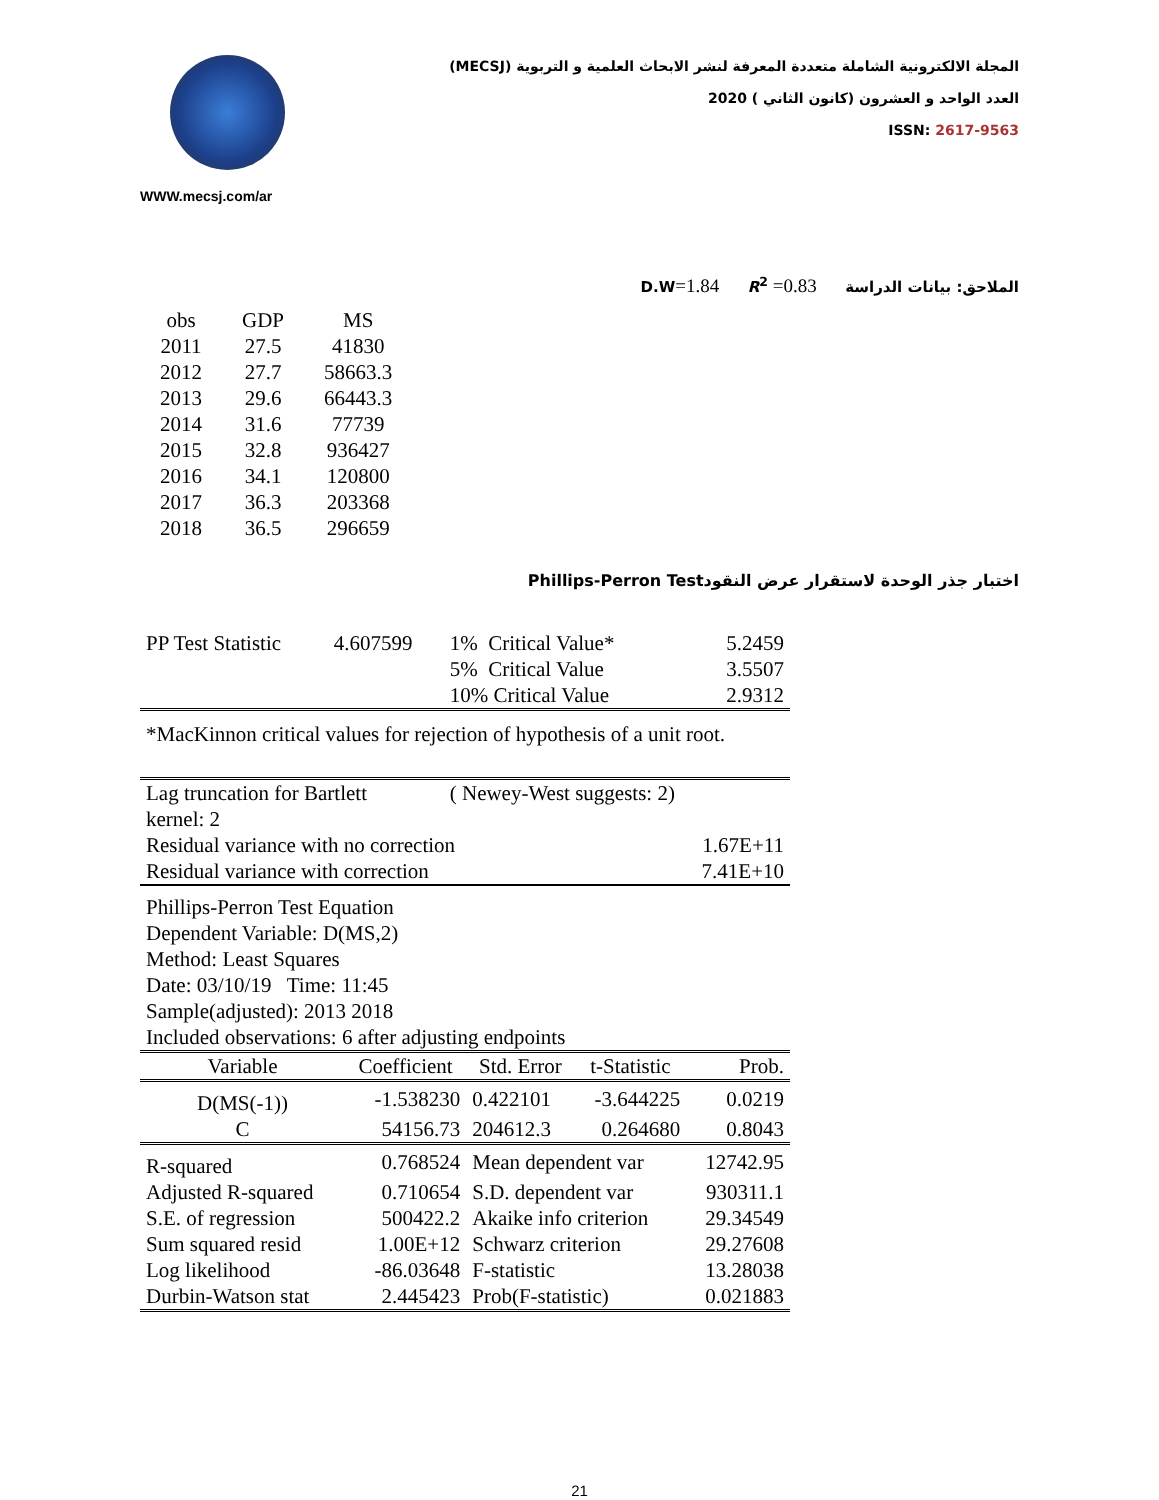WWW.mecsj.com/ar
المجلة الالكترونية الشاملة متعددة المعرفة لنشر الابحاث العلمية و التربوية (MECSJ)
العدد الواحد و العشرون (كانون الثاني ) 2020
ISSN: 2617-9563
الملاحق: بيانات الدراسة D.W=1.84 R<sup>2</sup> =0.83
| obs | GDP | MS |
| --- | --- | --- |
| 2011 | 27.5 | 41830 |
| 2012 | 27.7 | 58663.3 |
| 2013 | 29.6 | 66443.3 |
| 2014 | 31.6 | 77739 |
| 2015 | 32.8 | 936427 |
| 2016 | 34.1 | 120800 |
| 2017 | 36.3 | 203368 |
| 2018 | 36.5 | 296659 |
اختبار جذر الوحدة لاستقرار عرض النقودPhillips-Perron Test
| PP Test Statistic | 4.607599 | 1% Critical Value* | 5.2459 |
| | | 5% Critical Value | 3.5507 |
| | | 10% Critical Value | 2.9312 |
| *MacKinnon critical values for rejection of hypothesis of a unit root. | | | |
| Lag truncation for Bartlett kernel: 2 | | ( Newey-West suggests: 2) | |
| Residual variance with no correction | | | 1.67E+11 |
| Residual variance with correction | | | 7.41E+10 |
| Phillips-Perron Test Equation Dependent Variable: D(MS,2) Method: Least Squares Date: 03/10/19 Time: 11:45 Sample(adjusted): 2013 2018 Included observations: 6 after adjusting endpoints | | | |
| Variable | Coefficient | Std. Error | t-Statistic | Prob. |
| --- | --- | --- | --- | --- |
| D(MS(-1)) | -1.538230 | 0.422101 | -3.644225 | 0.0219 |
| C | 54156.73 | 204612.3 | 0.264680 | 0.8043 |
| R-squared | 0.768524 | Mean dependent var | | 12742.95 |
| Adjusted R-squared | 0.710654 | S.D. dependent var | | 930311.1 |
| S.E. of regression | 500422.2 | Akaike info criterion | | 29.34549 |
| Sum squared resid | 1.00E+12 | Schwarz criterion | | 29.27608 |
| Log likelihood | -86.03648 | F-statistic | | 13.28038 |
| Durbin-Watson stat | 2.445423 | Prob(F-statistic) | | 0.021883 |
21